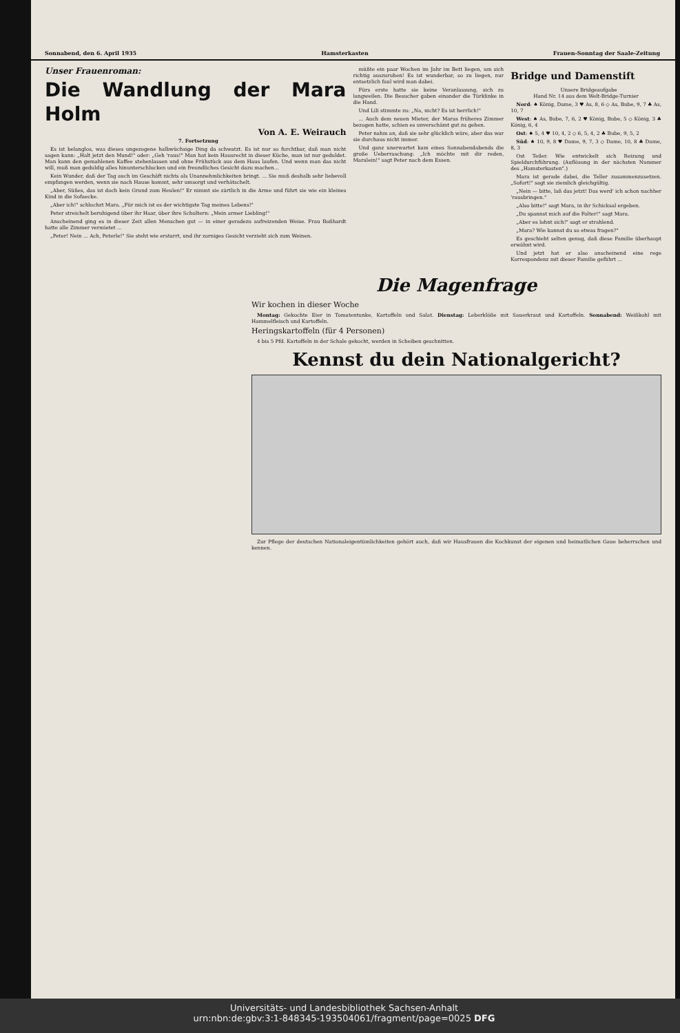Sonnabend, den 6. April 1935 Hamsterkasten Frauen-Sonntag der Saale-Zeitung
Unser Frauenroman:
Die Wandlung der Mara Holm
Von A. E. Weirauch
7. Fortsetzung
Es ist belanglos, was dieses ungezogene halbwüchsige Ding da schwatzt. Es ist nur so furchtbar, daß man nicht sagen kann: „Halt jetzt den Mund!" oder: „Geh 'raus!" Man hat kein Hausrecht in dieser Küche, man ist nur geduldet. Man kann den gemahlenen Kaffee stehenlassen und ohne Frühstück aus dem Haus laufen. Und wenn man das nicht will, muß man geduldig alles hinunterschlucken und ein freundliches Gesicht dazu machen...
Kein Wunder, daß der Tag auch im Geschäft nichts als Unannehmlichkeiten bringt. ... Sie muß deshalb sehr liebevoll empfangen werden, wenn sie nach Hause kommt, sehr umsorgt und verhätschelt.
„Aber, Süßes, das ist doch kein Grund zum Heulen!" Er nimmt sie zärtlich in die Arme und führt sie wie ein kleines Kind in die Sofaecke.
„Aber ich!" schluchzt Mara. „Für mich ist es der wichtigste Tag meines Lebens!"
Peter streichelt beruhigend über ihr Haar, über ihre Schultern: „Mein armer Liebling!"
Anscheinend ging es in dieser Zeit allen Menschen gut — in einer geradezu aufreizenden Weise. Frau Boßhardt hatte alle Zimmer vermietet ...
„Peter! Nein ... Ach, Peterle!" Sie steht wie erstarrt, und ihr zorniges Gesicht verzieht sich zum Weinen.
müßte ein paar Wochen im Jahr im Bett liegen, um sich richtig auszuruhen! Es ist wunderbar, so zu liegen, nur entsetzlich faul wird man dabei.
Fürs erste hatte sie keine Veranlassung, sich zu langweilen. Die Besucher gaben einander die Türklinke in die Hand.
Und Lili stimmte zu: „Na, nicht? Es ist herrlich!"
... Auch dem neuen Mieter, der Maras früheres Zimmer bezogen hatte, schien es unverschämt gut zu gehen.
Peter nahm an, daß sie sehr glücklich wäre, aber das war sie durchaus nicht immer.
Und ganz unerwartet kam eines Sonnabendabends die große Ueberraschung: „Ich möchte mit dir reden, Maralein!" sagt Peter nach dem Essen.
Bridge und Damenstift
Unsere Bridgeaufgabe
Hand Nr. 14 aus dem Welt-Bridge-Turnier
Nord: ♠ König, Dame, 3 ♥ As, 8, 6 ◇ As, Bube, 9, 7 ♣ As, 10, 7
West: ♠ As, Bube, 7, 6, 2 ♥ König, Bube, 5 ◇ König, 3 ♣ König, 6, 4
Ost: ♠ 5, 4 ♥ 10, 4, 2 ◇ 6, 5, 4, 2 ♣ Bube, 9, 5, 2
Süd: ♠ 10, 9, 8 ♥ Dame, 9, 7, 3 ◇ Dame, 10, 8 ♣ Dame, 8, 3
Ost Teiler. Wie entwickelt sich Reizung und Spieldurchführung. (Auflösung in der nächsten Nummer des „Hamsterkasten".)
Mara ist gerade dabei, die Teller zusammenzusetzen. „Sofort!" sagt sie ziemlich gleichgültig.
„Nein — bitte, laß das jetzt! Das werd' ich schon nachher 'rausbringen."
„Also bitte!" sagt Mara, in ihr Schicksal ergeben.
„Du spannst mich auf die Folter!" sagt Mara.
„Aber es lohnt sich!" sagt er strahlend.
„Mara? Wie kannst du so etwas fragen?"
Es geschieht selten genug, daß diese Familie überhaupt erwähnt wird.
Und jetzt hat er also anscheinend eine rege Korrespondenz mit dieser Familie geführt ...
Die Magenfrage
Wir kochen in dieser Woche
Montag: Gekochte Eier in Tomatentunke, Kartoffeln und Salat. Dienstag: Leberklöße mit Sauerkraut und Kartoffeln. Sonnabend: Weißkohl mit Hammelfleisch und Kartoffeln.
Heringskartoffeln (für 4 Personen)
4 bis 5 Pfd. Kartoffeln in der Schale gekocht, werden in Scheiben geschnitten.
Kennst du dein Nationalgericht?
Zur Pflege der deutschen Nationaleigentümlichkeiten gehört auch, daß wir Hausfrauen die Kochkunst der eigenen und heimatlichen Gaue beherrschen und kennen.
Universitäts- und Landesbibliothek Sachsen-Anhalt
urn:nbn:de:gbv:3:1-848345-193504061/fragment/page=0025 DFG